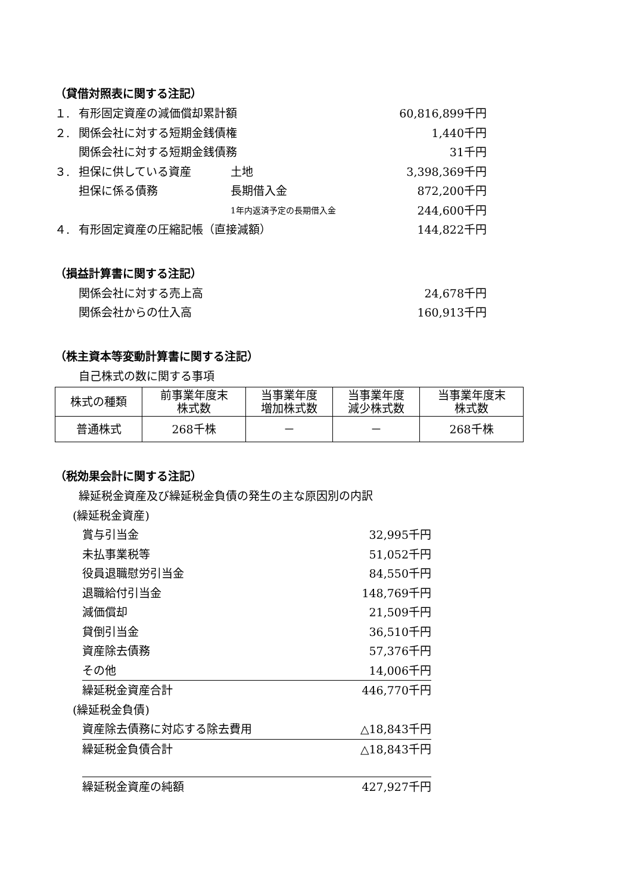（貸借対照表に関する注記）
１. 有形固定資産の減価償却累計額 60,816,899千円
２. 関係会社に対する短期金銭債権 1,440千円
関係会社に対する短期金銭債務 31千円
３. 担保に供している資産 土地 3,398,369千円
担保に係る債務 長期借入金 872,200千円
1年内返済予定の長期借入金 244,600千円
４. 有形固定資産の圧縮記帳（直接減額） 144,822千円
（損益計算書に関する注記）
関係会社に対する売上高 24,678千円
関係会社からの仕入高 160,913千円
（株主資本等変動計算書に関する注記）
自己株式の数に関する事項
| 株式の種類 | 前事業年度末 株式数 | 当事業年度 増加株式数 | 当事業年度 減少株式数 | 当事業年度末 株式数 |
| --- | --- | --- | --- | --- |
| 普通株式 | 268千株 | － | － | 268千株 |
（税効果会計に関する注記）
繰延税金資産及び繰延税金負債の発生の主な原因別の内訳
(繰延税金資産)
賞与引当金 32,995千円
未払事業税等 51,052千円
役員退職慰労引当金 84,550千円
退職給付引当金 148,769千円
減価償却 21,509千円
貸倒引当金 36,510千円
資産除去債務 57,376千円
その他 14,006千円
繰延税金資産合計 446,770千円
(繰延税金負債)
資産除去債務に対応する除去費用 △18,843千円
繰延税金負債合計 △18,843千円
繰延税金資産の純額 427,927千円